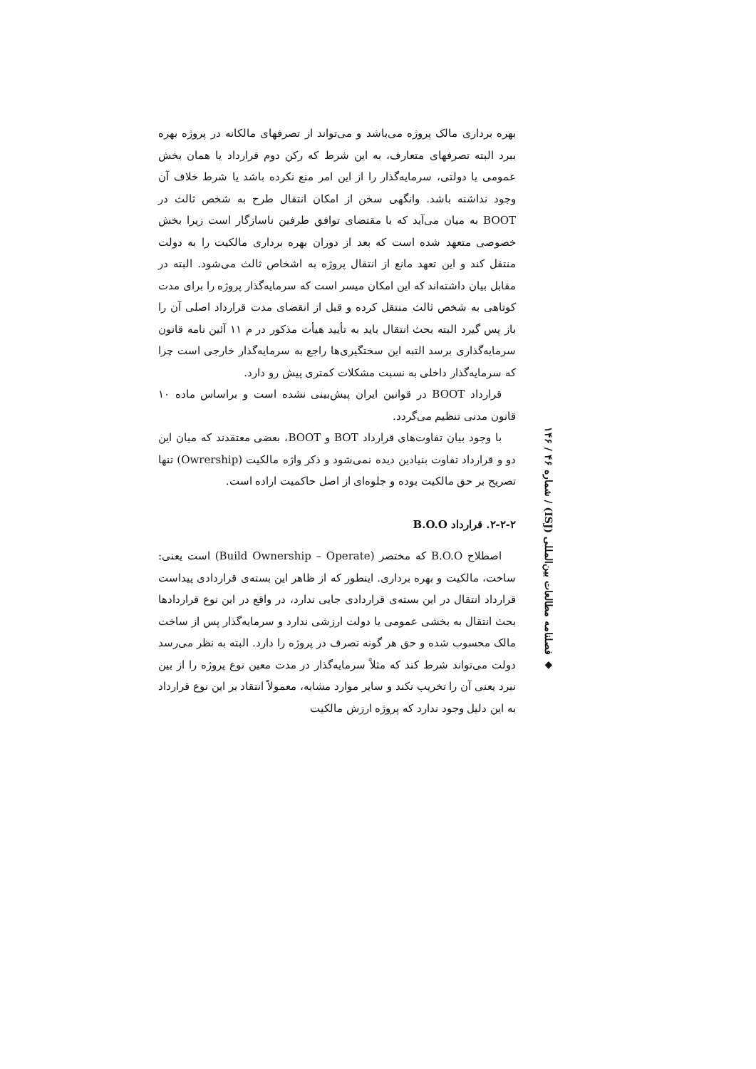بهره برداری مالک پروژه می‌باشد و می‌تواند از تصرفهای مالکانه در پروژه بهره ببرد البته تصرفهای متعارف، به این شرط که رکن دوم قرارداد یا همان بخش عمومی یا دولتی، سرمایه‌گذار را از این امر منع نکرده باشد یا شرط خلاف آن وجود نداشته باشد. وانگهی سخن از امکان انتقال طرح به شخص ثالث در BOOT به میان می‌آید که با مقتضای توافق طرفین ناسازگار است زیرا بخش خصوصی متعهد شده است که بعد از دوران بهره برداری مالکیت را به دولت منتقل کند و این تعهد مانع از انتقال پروژه به اشخاص ثالث می‌شود. البته در مقابل بیان داشته‌اند که این امکان میسر است که سرمایه‌گذار پروژه را برای مدت کوتاهی به شخص ثالث منتقل کرده و قبل از انقضای مدت قرارداد اصلی آن را باز پس گیرد البته بحث انتقال باید به تأیید هیأت مذکور در م ۱۱ آئین نامه قانون سرمایه‌گذاری برسد التبه این سختگیری‌ها راجع به سرمایه‌گذار خارجی است چرا که سرمایه‌گذار داخلی به نسبت مشکلات کمتری پیش رو دارد.
قرارداد BOOT در قوانین ایران پیش‌بینی نشده است و براساس ماده ۱۰ قانون مدنی تنظیم می‌گردد.
با وجود بیان تفاوت‌های قرارداد BOT و BOOT، بعضی معتقدند که میان این دو و قرارداد تفاوت بنیادین دیده نمی‌شود و ذکر واژه مالکیت (Owrership) تنها تصریح بر حق مالکیت بوده و جلوه‌ای از اصل حاکمیت اراده است.
۲-۲-۲. قرارداد B.O.O
اصطلاح B.O.O که مختصر (Build Ownership – Operate) است یعنی: ساخت، مالکیت و بهره برداری. اینطور که از ظاهر این بسته‌ی قراردادی پیداست قرارداد انتقال در این بسته‌ی قراردادی جایی ندارد، در واقع در این نوع قراردادها بحث انتقال به بخشی عمومی یا دولت ارزشی ندارد و سرمایه‌گذار پس از ساخت مالک محسوب شده و حق هر گونه تصرف در پروژه را دارد. البته به نظر می‌رسد دولت می‌تواند شرط کند که مثلاً سرمایه‌گذار در مدت معین نوع پروژه را از بین نبرد یعنی آن را تخریب نکند و سایر موارد مشابه، معمولاً انتقاد بر این نوع قرارداد به این دلیل وجود ندارد که پروژه ارزش مالکیت
◆ فصلنامه مطالعات بین‌المللی (ISJ) / شماره ۴۶ / ۱۴۶